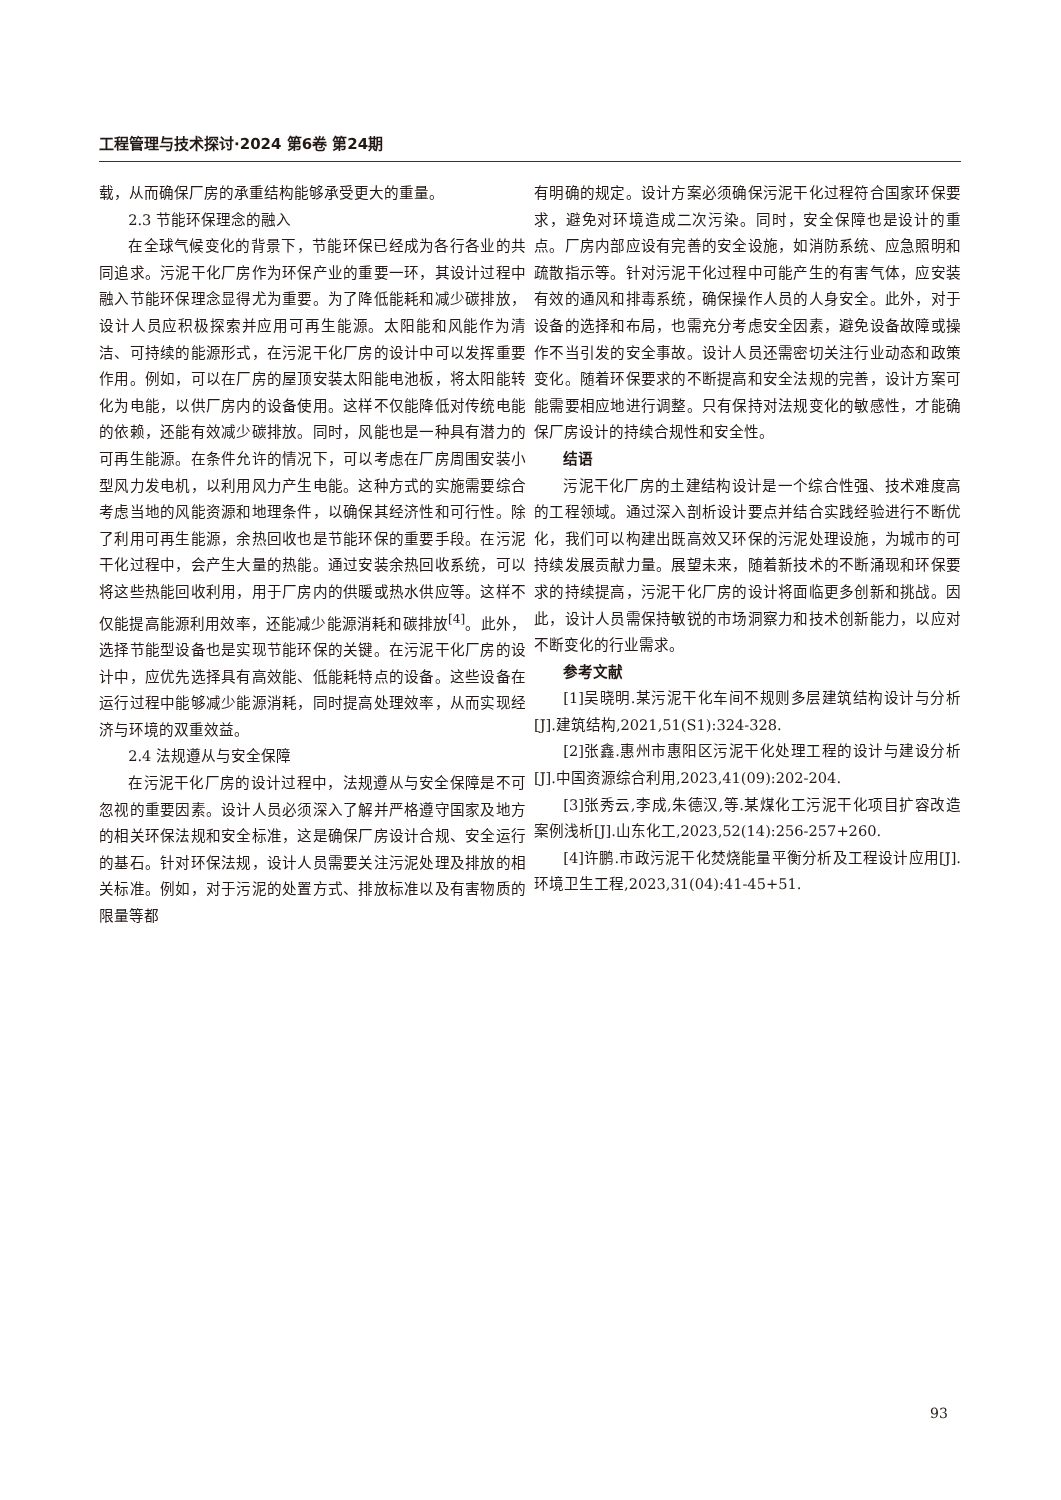工程管理与技术探讨·2024 第6卷 第24期
载，从而确保厂房的承重结构能够承受更大的重量。
2.3 节能环保理念的融入
在全球气候变化的背景下，节能环保已经成为各行各业的共同追求。污泥干化厂房作为环保产业的重要一环，其设计过程中融入节能环保理念显得尤为重要。为了降低能耗和减少碳排放，设计人员应积极探索并应用可再生能源。太阳能和风能作为清洁、可持续的能源形式，在污泥干化厂房的设计中可以发挥重要作用。例如，可以在厂房的屋顶安装太阳能电池板，将太阳能转化为电能，以供厂房内的设备使用。这样不仅能降低对传统电能的依赖，还能有效减少碳排放。同时，风能也是一种具有潜力的可再生能源。在条件允许的情况下，可以考虑在厂房周围安装小型风力发电机，以利用风力产生电能。这种方式的实施需要综合考虑当地的风能资源和地理条件，以确保其经济性和可行性。除了利用可再生能源，余热回收也是节能环保的重要手段。在污泥干化过程中，会产生大量的热能。通过安装余热回收系统，可以将这些热能回收利用，用于厂房内的供暖或热水供应等。这样不仅能提高能源利用效率，还能减少能源消耗和碳排放<sup>[4]</sup>。此外，选择节能型设备也是实现节能环保的关键。在污泥干化厂房的设计中，应优先选择具有高效能、低能耗特点的设备。这些设备在运行过程中能够减少能源消耗，同时提高处理效率，从而实现经济与环境的双重效益。
2.4 法规遵从与安全保障
在污泥干化厂房的设计过程中，法规遵从与安全保障是不可忽视的重要因素。设计人员必须深入了解并严格遵守国家及地方的相关环保法规和安全标准，这是确保厂房设计合规、安全运行的基石。针对环保法规，设计人员需要关注污泥处理及排放的相关标准。例如，对于污泥的处置方式、排放标准以及有害物质的限量等都
有明确的规定。设计方案必须确保污泥干化过程符合国家环保要求，避免对环境造成二次污染。同时，安全保障也是设计的重点。厂房内部应设有完善的安全设施，如消防系统、应急照明和疏散指示等。针对污泥干化过程中可能产生的有害气体，应安装有效的通风和排毒系统，确保操作人员的人身安全。此外，对于设备的选择和布局，也需充分考虑安全因素，避免设备故障或操作不当引发的安全事故。设计人员还需密切关注行业动态和政策变化。随着环保要求的不断提高和安全法规的完善，设计方案可能需要相应地进行调整。只有保持对法规变化的敏感性，才能确保厂房设计的持续合规性和安全性。
结语
污泥干化厂房的土建结构设计是一个综合性强、技术难度高的工程领域。通过深入剖析设计要点并结合实践经验进行不断优化，我们可以构建出既高效又环保的污泥处理设施，为城市的可持续发展贡献力量。展望未来，随着新技术的不断涌现和环保要求的持续提高，污泥干化厂房的设计将面临更多创新和挑战。因此，设计人员需保持敏锐的市场洞察力和技术创新能力，以应对不断变化的行业需求。
参考文献
[1]吴晓明.某污泥干化车间不规则多层建筑结构设计与分析[J].建筑结构,2021,51(S1):324-328.
[2]张鑫.惠州市惠阳区污泥干化处理工程的设计与建设分析[J].中国资源综合利用,2023,41(09):202-204.
[3]张秀云,李成,朱德汉,等.某煤化工污泥干化项目扩容改造案例浅析[J].山东化工,2023,52(14):256-257+260.
[4]许鹏.市政污泥干化焚烧能量平衡分析及工程设计应用[J].环境卫生工程,2023,31(04):41-45+51.
93